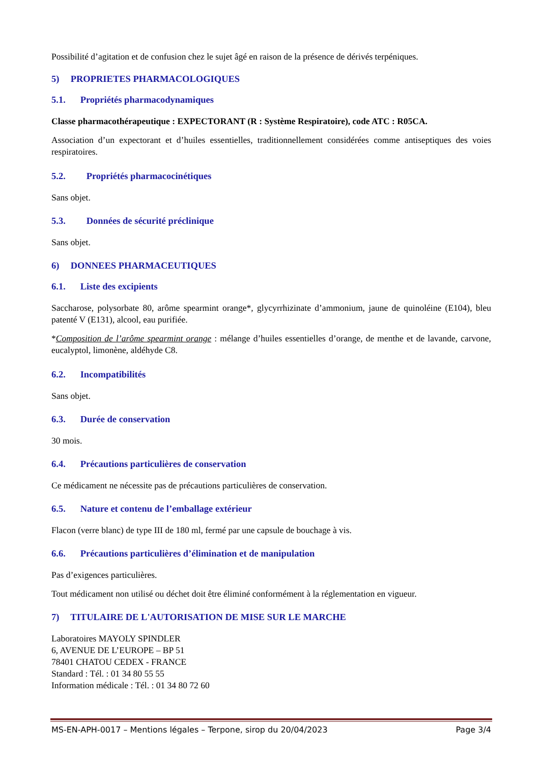Possibilité d’agitation et de confusion chez le sujet âgé en raison de la présence de dérivés terpéniques.
5) PROPRIETES PHARMACOLOGIQUES
5.1. Propriétés pharmacodynamiques
Classe pharmacothérapeutique : EXPECTORANT (R : Système Respiratoire), code ATC : R05CA.
Association d’un expectorant et d’huiles essentielles, traditionnellement considérées comme antiseptiques des voies respiratoires.
5.2. Propriétés pharmacocinétiques
Sans objet.
5.3. Données de sécurité préclinique
Sans objet.
6) DONNEES PHARMACEUTIQUES
6.1. Liste des excipients
Saccharose, polysorbate 80, arôme spearmint orange*, glycyrrhizinate d’ammonium, jaune de quinoléine (E104), bleu patenté V (E131), alcool, eau purifiée.
*Composition de l’arôme spearmint orange : mélange d’huiles essentielles d’orange, de menthe et de lavande, carvone, eucalyptol, limonène, aldéhyde C8.
6.2. Incompatibilités
Sans objet.
6.3. Durée de conservation
30 mois.
6.4. Précautions particulières de conservation
Ce médicament ne nécessite pas de précautions particulières de conservation.
6.5. Nature et contenu de l’emballage extérieur
Flacon (verre blanc) de type III de 180 ml, fermé par une capsule de bouchage à vis.
6.6. Précautions particulières d’élimination et de manipulation
Pas d’exigences particulières.
Tout médicament non utilisé ou déchet doit être éliminé conformément à la réglementation en vigueur.
7) TITULAIRE DE L'AUTORISATION DE MISE SUR LE MARCHE
Laboratoires MAYOLY SPINDLER
6, AVENUE DE L’EUROPE – BP 51
78401 CHATOU CEDEX - FRANCE
Standard : Tél. : 01 34 80 55 55
Information médicale : Tél. : 01 34 80 72 60
MS-EN-APH-0017 – Mentions légales – Terpone, sirop du 20/04/2023 Page 3/4